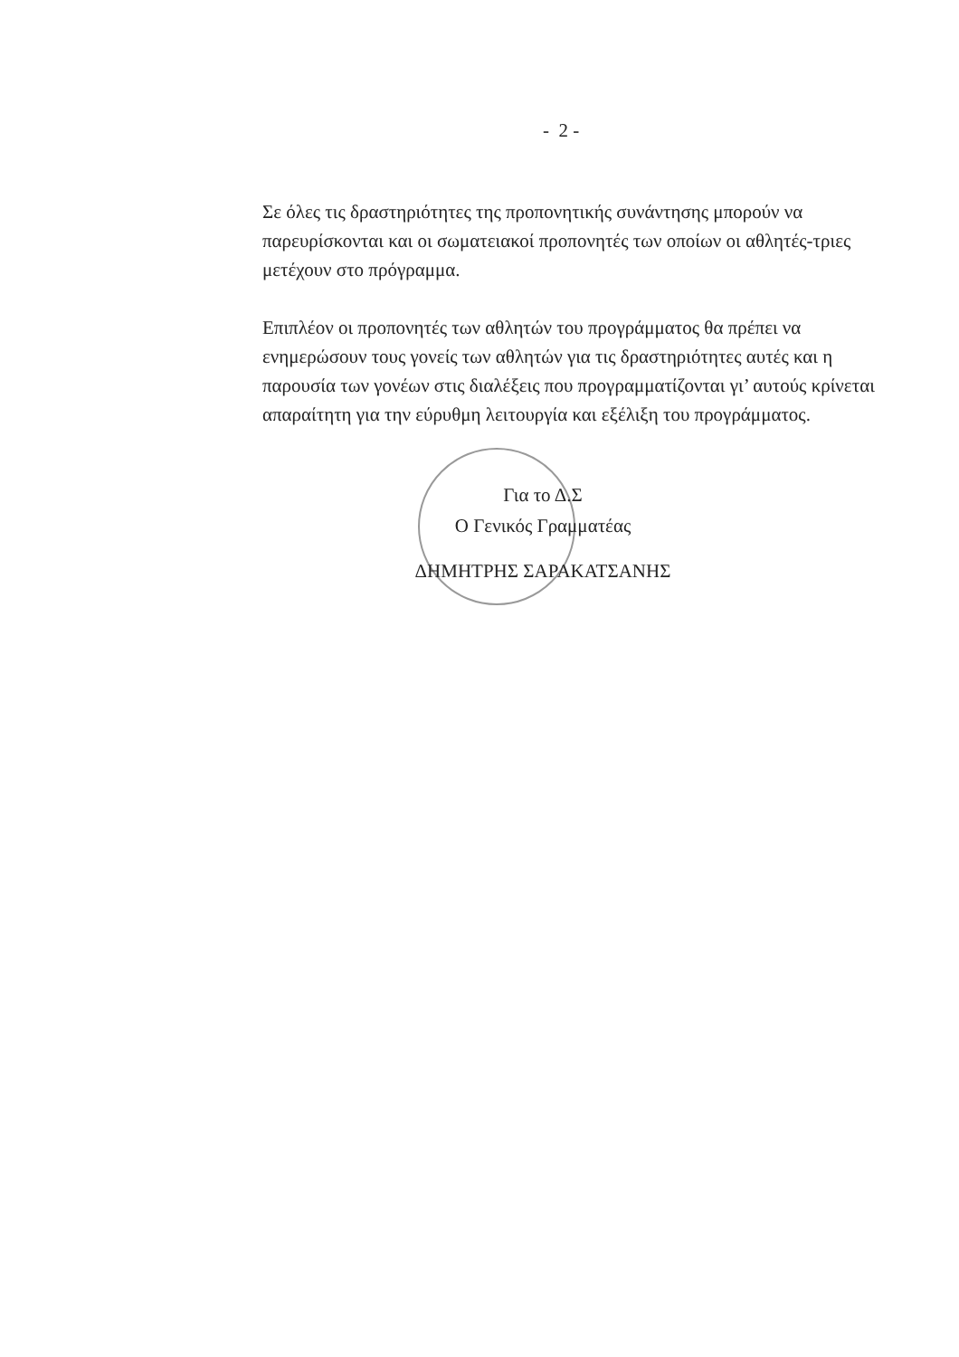- 2 -
Σε όλες τις δραστηριότητες της προπονητικής συνάντησης μπορούν να παρευρίσκονται και οι σωματειακοί προπονητές των οποίων οι αθλητές-τριες μετέχουν στο πρόγραμμα.
Επιπλέον οι προπονητές των αθλητών του προγράμματος θα πρέπει να ενημερώσουν τους γονείς των αθλητών για τις δραστηριότητες αυτές και η παρουσία των γονέων στις διαλέξεις που προγραμματίζονται γι’ αυτούς κρίνεται απαραίτητη για την εύρυθμη λειτουργία και εξέλιξη του προγράμματος.
Για το Δ.Σ
Ο Γενικός Γραμματέας
ΔΗΜΗΤΡΗΣ ΣΑΡΑΚΑΤΣΑΝΗΣ